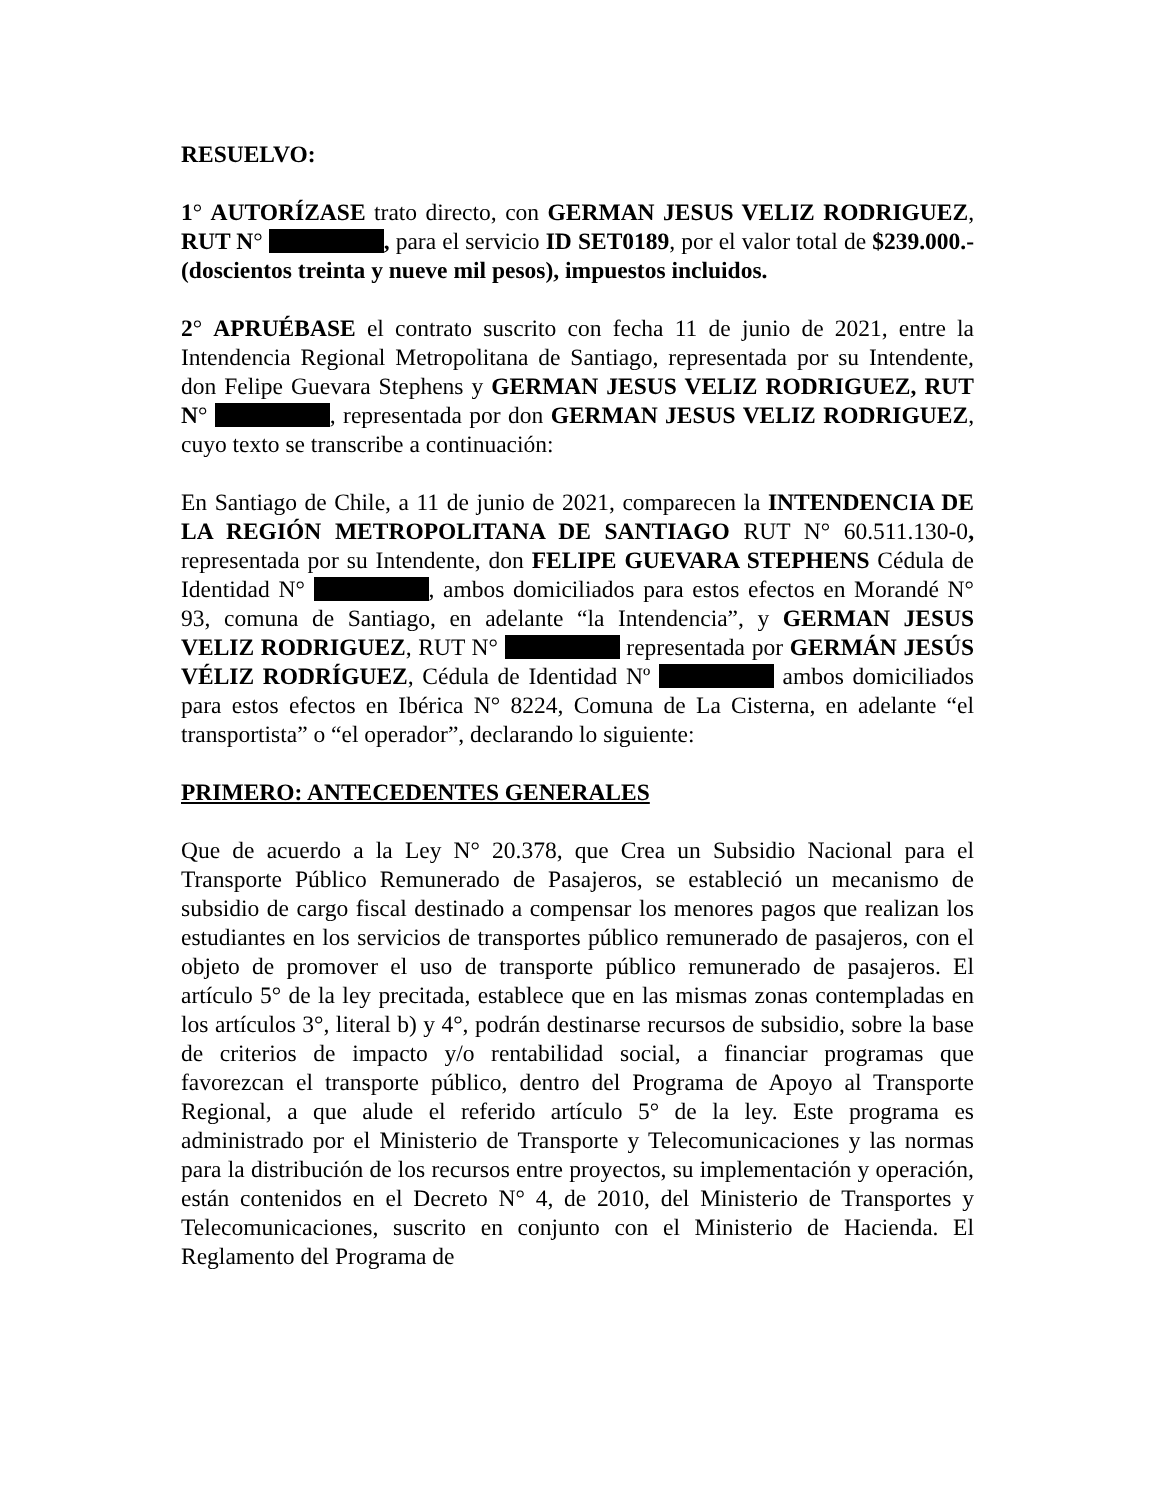RESUELVO:
1° AUTORÍZASE trato directo, con GERMAN JESUS VELIZ RODRIGUEZ, RUT N° , para el servicio ID SET0189, por el valor total de $239.000.- (doscientos treinta y nueve mil pesos), impuestos incluidos.
2° APRUÉBASE el contrato suscrito con fecha 11 de junio de 2021, entre la Intendencia Regional Metropolitana de Santiago, representada por su Intendente, don Felipe Guevara Stephens y GERMAN JESUS VELIZ RODRIGUEZ, RUT N° , representada por don GERMAN JESUS VELIZ RODRIGUEZ, cuyo texto se transcribe a continuación:
En Santiago de Chile, a 11 de junio de 2021, comparecen la INTENDENCIA DE LA REGIÓN METROPOLITANA DE SANTIAGO RUT N° 60.511.130-0, representada por su Intendente, don FELIPE GUEVARA STEPHENS Cédula de Identidad N° , ambos domiciliados para estos efectos en Morandé N° 93, comuna de Santiago, en adelante “la Intendencia”, y GERMAN JESUS VELIZ RODRIGUEZ, RUT N° representada por GERMÁN JESÚS VÉLIZ RODRÍGUEZ, Cédula de Identidad Nº ambos domiciliados para estos efectos en Ibérica N° 8224, Comuna de La Cisterna, en adelante “el transportista” o “el operador”, declarando lo siguiente:
PRIMERO: ANTECEDENTES GENERALES
Que de acuerdo a la Ley N° 20.378, que Crea un Subsidio Nacional para el Transporte Público Remunerado de Pasajeros, se estableció un mecanismo de subsidio de cargo fiscal destinado a compensar los menores pagos que realizan los estudiantes en los servicios de transportes público remunerado de pasajeros, con el objeto de promover el uso de transporte público remunerado de pasajeros. El artículo 5° de la ley precitada, establece que en las mismas zonas contempladas en los artículos 3°, literal b) y 4°, podrán destinarse recursos de subsidio, sobre la base de criterios de impacto y/o rentabilidad social, a financiar programas que favorezcan el transporte público, dentro del Programa de Apoyo al Transporte Regional, a que alude el referido artículo 5° de la ley. Este programa es administrado por el Ministerio de Transporte y Telecomunicaciones y las normas para la distribución de los recursos entre proyectos, su implementación y operación, están contenidos en el Decreto N° 4, de 2010, del Ministerio de Transportes y Telecomunicaciones, suscrito en conjunto con el Ministerio de Hacienda. El Reglamento del Programa de